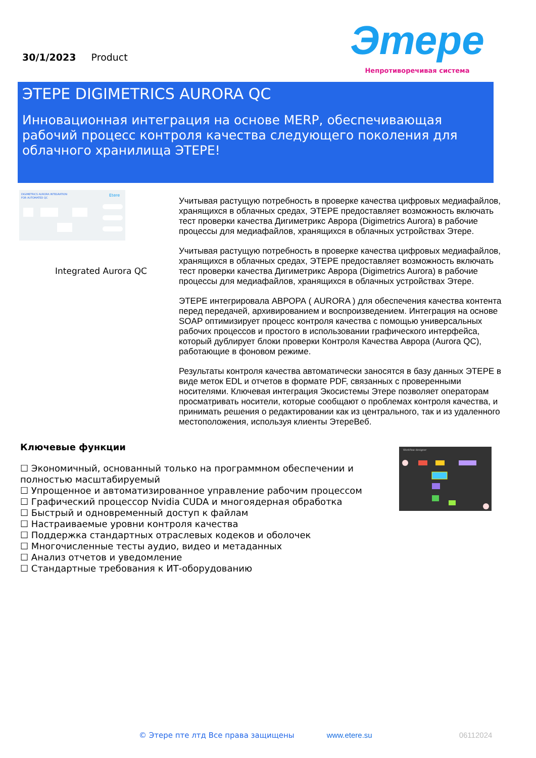30/1/2023 Product
Этере
Непротиворечивая система
ЭТЕРЕ DIGIMETRICS AURORA QC
Инновационная интеграция на основе MERP, обеспечивающая рабочий процесс контроля качества следующего поколения для облачного хранилища ЭТЕРЕ!
DIGIMETRICS AURORA INTEGRATION
FOR AUTOMATED QC
Etere
Integrated Aurora QC
Учитывая растущую потребность в проверке качества цифровых медиафайлов, хранящихся в облачных средах, ЭТЕРЕ предоставляет возможность включать тест проверки качества Дигиметрикс Аврора (Digimetrics Aurora) в рабочие процессы для медиафайлов, хранящихся в облачных устройствах Этере.
Учитывая растущую потребность в проверке качества цифровых медиафайлов, хранящихся в облачных средах, ЭТЕРЕ предоставляет возможность включать тест проверки качества Дигиметрикс Аврора (Digimetrics Aurora) в рабочие процессы для медиафайлов, хранящихся в облачных устройствах Этере.
ЭТЕРЕ интегрировала АВРОРА ( AURORA ) для обеспечения качества контента перед передачей, архивированием и воспроизведением. Интеграция на основе SOAP оптимизирует процесс контроля качества с помощью универсальных рабочих процессов и простого в использовании графического интерфейса, который дублирует блоки проверки Контроля Качества Аврора (Aurora QC), работающие в фоновом режиме.
Результаты контроля качества автоматически заносятся в базу данных ЭТЕРЕ в виде меток EDL и отчетов в формате PDF, связанных с проверенными носителями. Ключевая интеграция Экосистемы Этере позволяет операторам просматривать носители, которые сообщают о проблемах контроля качества, и принимать решения о редактировании как из центрального, так и из удаленного местоположения, используя клиенты ЭтереВеб.
Ключевые функции
☐ Экономичный, основанный только на программном обеспечении и полностью масштабируемый
☐ Упрощенное и автоматизированное управление рабочим процессом
☐ Графический процессор Nvidia CUDA и многоядерная обработка
☐ Быстрый и одновременный доступ к файлам
☐ Настраиваемые уровни контроля качества
☐ Поддержка стандартных отраслевых кодеков и оболочек
☐ Многочисленные тесты аудио, видео и метаданных
☐ Анализ отчетов и уведомление
☐ Стандартные требования к ИТ-оборудованию
Workflow designer
© Этере пте лтд Все права защищены www.etere.su 06112024